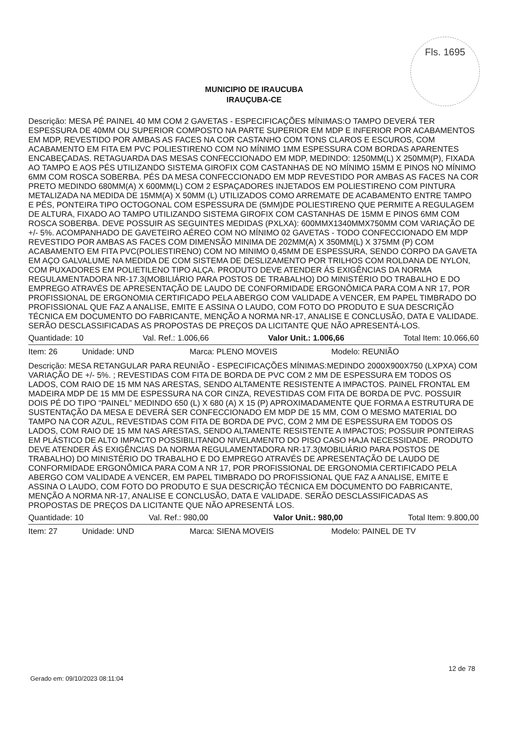Fls. 1695
MUNICIPIO DE IRAUCUBA
IRAUÇUBA-CE
Descrição: MESA PÉ PAINEL 40 MM COM 2 GAVETAS - ESPECIFICAÇÕES MÍNIMAS:O TAMPO DEVERÁ TER ESPESSURA DE 40MM OU SUPERIOR COMPOSTO NA PARTE SUPERIOR EM MDP E INFERIOR POR ACABAMENTOS EM MDP, REVESTIDO POR AMBAS AS FACES NA COR CASTANHO COM TONS CLAROS E ESCUROS, COM ACABAMENTO EM FITA EM PVC POLIESTIRENO COM NO MÍNIMO 1MM ESPESSURA COM BORDAS APARENTES ENCABEÇADAS. RETAGUARDA DAS MESAS CONFECCIONADO EM MDP, MEDINDO: 1250MM(L) X 250MM(P), FIXADA AO TAMPO E AOS PÉS UTILIZANDO SISTEMA GIROFIX COM CASTANHAS DE NO MÍNIMO 15MM E PINOS NO MÍNIMO 6MM COM ROSCA SOBERBA. PÉS DA MESA CONFECCIONADO EM MDP REVESTIDO POR AMBAS AS FACES NA COR PRETO MEDINDO 680MM(A) X 600MM(L) COM 2 ESPAÇADORES INJETADOS EM POLIESTIRENO COM PINTURA METALIZADA NA MEDIDA DE 15MM(A) X 50MM (L) UTILIZADOS COMO ARREMATE DE ACABAMENTO ENTRE TAMPO E PÉS, PONTEIRA TIPO OCTOGONAL COM ESPESSURA DE (5MM)DE POLIESTIRENO QUE PERMITE A REGULAGEM DE ALTURA, FIXADO AO TAMPO UTILIZANDO SISTEMA GIROFIX COM CASTANHAS DE 15MM E PINOS 6MM COM ROSCA SOBERBA. DEVE POSSUIR AS SEGUINTES MEDIDAS (PXLXA): 600MMX1340MMX750MM COM VARIAÇÃO DE +/- 5%. ACOMPANHADO DE GAVETEIRO AÉREO COM NO MÍNIMO 02 GAVETAS - TODO CONFECCIONADO EM MDP REVESTIDO POR AMBAS AS FACES COM DIMENSÃO MINIMA DE 202MM(A) X 350MM(L) X 375MM (P) COM ACABAMENTO EM FITA PVC(POLIESTIRENO) COM NO MINIMO 0,45MM DE ESPESSURA, SENDO CORPO DA GAVETA EM AÇO GALVALUME NA MEDIDA DE COM SISTEMA DE DESLIZAMENTO POR TRILHOS COM ROLDANA DE NYLON, COM PUXADORES EM POLIETILENO TIPO ALÇA. PRODUTO DEVE ATENDER ÁS EXIGÊNCIAS DA NORMA REGULAMENTADORA NR-17.3(MOBILIÁRIO PARA POSTOS DE TRABALHO) DO MINISTÉRIO DO TRABALHO E DO EMPREGO ATRAVÉS DE APRESENTAÇÃO DE LAUDO DE CONFORMIDADE ERGONÔMICA PARA COM A NR 17, POR PROFISSIONAL DE ERGONOMIA CERTIFICADO PELA ABERGO COM VALIDADE A VENCER, EM PAPEL TIMBRADO DO PROFISSIONAL QUE FAZ A ANALISE, EMITE E ASSINA O LAUDO, COM FOTO DO PRODUTO E SUA DESCRIÇÃO TÉCNICA EM DOCUMENTO DO FABRICANTE, MENÇÃO A NORMA NR-17, ANALISE E CONCLUSÃO, DATA E VALIDADE. SERÃO DESCLASSIFICADAS AS PROPOSTAS DE PREÇOS DA LICITANTE QUE NÃO APRESENTÁ-LOS.
Quantidade: 10 Val. Ref.: 1.006,66 Valor Unit.: 1.006,66 Total Item: 10.066,60
Item: 26 Unidade: UND Marca: PLENO MOVEIS Modelo: REUNIÃO
Descrição: MESA RETANGULAR PARA REUNIÃO - ESPECIFICAÇÕES MÍNIMAS:MEDINDO 2000X900X750 (LXPXA) COM VARIAÇÃO DE +/- 5%. ; REVESTIDAS COM FITA DE BORDA DE PVC COM 2 MM DE ESPESSURA EM TODOS OS LADOS, COM RAIO DE 15 MM NAS ARESTAS, SENDO ALTAMENTE RESISTENTE A IMPACTOS. PAINEL FRONTAL EM MADEIRA MDP DE 15 MM DE ESPESSURA NA COR CINZA, REVESTIDAS COM FITA DE BORDA DE PVC. POSSUIR DOIS PÉ DO TIPO “PAINEL” MEDINDO 650 (L) X 680 (A) X 15 (P) APROXIMADAMENTE QUE FORMA A ESTRUTURA DE SUSTENTAÇÃO DA MESA E DEVERÁ SER CONFECCIONADO EM MDP DE 15 MM, COM O MESMO MATERIAL DO TAMPO NA COR AZUL, REVESTIDAS COM FITA DE BORDA DE PVC, COM 2 MM DE ESPESSURA EM TODOS OS LADOS, COM RAIO DE 15 MM NAS ARESTAS, SENDO ALTAMENTE RESISTENTE A IMPACTOS; POSSUIR PONTEIRAS EM PLÁSTICO DE ALTO IMPACTO POSSIBILITANDO NIVELAMENTO DO PISO CASO HAJA NECESSIDADE. PRODUTO DEVE ATENDER ÁS EXIGÊNCIAS DA NORMA REGULAMENTADORA NR-17.3(MOBILIÁRIO PARA POSTOS DE TRABALHO) DO MINISTÉRIO DO TRABALHO E DO EMPREGO ATRAVÉS DE APRESENTAÇÃO DE LAUDO DE CONFORMIDADE ERGONÔMICA PARA COM A NR 17, POR PROFISSIONAL DE ERGONOMIA CERTIFICADO PELA ABERGO COM VALIDADE A VENCER, EM PAPEL TIMBRADO DO PROFISSIONAL QUE FAZ A ANALISE, EMITE E ASSINA O LAUDO, COM FOTO DO PRODUTO E SUA DESCRIÇÃO TÉCNICA EM DOCUMENTO DO FABRICANTE, MENÇÃO A NORMA NR-17, ANALISE E CONCLUSÃO, DATA E VALIDADE. SERÃO DESCLASSIFICADAS AS PROPOSTAS DE PREÇOS DA LICITANTE QUE NÃO APRESENTÁ LOS.
Quantidade: 10 Val. Ref.: 980,00 Valor Unit.: 980,00 Total Item: 9.800,00
Item: 27 Unidade: UND Marca: SIENA MOVEIS Modelo: PAINEL DE TV
12 de 78
Gerado em: 09/10/2023 08:11:04